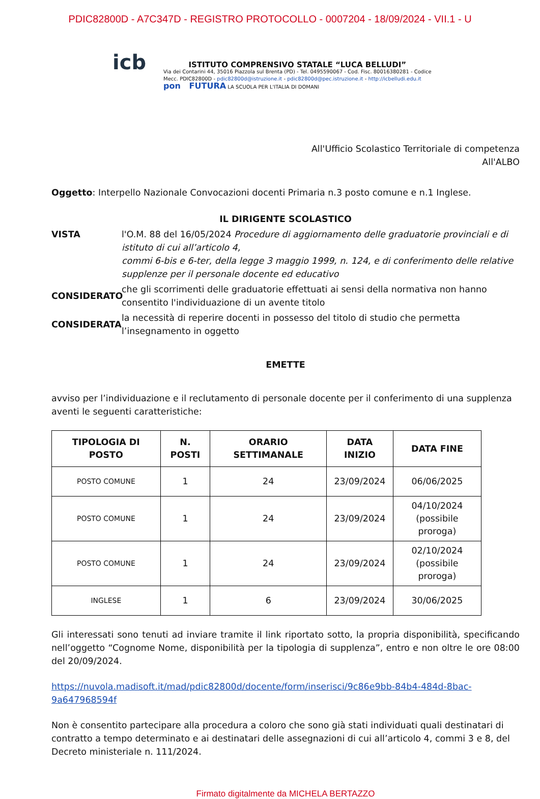PDIC82800D - A7C347D - REGISTRO PROTOCOLLO - 0007204 - 18/09/2024 - VII.1 - U
icb
ISTITUTO COMPRENSIVO STATALE “LUCA BELLUDI”
Via dei Contarini 44, 35016 Piazzola sul Brenta (PD) - Tel. 0495590067 - Cod. Fisc. 80016380281 - Codice
Mecc. PDIC82800D - pdic82800d@istruzione.it - pdic82800d@pec.istruzione.it - http://icbelludi.edu.it
pon FUTURA LA SCUOLA PER L'ITALIA DI DOMANI
All'Ufficio Scolastico Territoriale di competenza
All'ALBO
Oggetto: Interpello Nazionale Convocazioni docenti Primaria n.3 posto comune e n.1 Inglese.
IL DIRIGENTE SCOLASTICO
VISTA l'O.M. 88 del 16/05/2024 Procedure di aggiornamento delle graduatorie provinciali e di istituto di cui all’articolo 4,
commi 6-bis e 6-ter, della legge 3 maggio 1999, n. 124, e di conferimento delle relative supplenze per il personale docente ed educativo
CONSIDERATO che gli scorrimenti delle graduatorie effettuati ai sensi della normativa non hanno consentito l'individuazione di un avente titolo
CONSIDERATA la necessità di reperire docenti in possesso del titolo di studio che permetta l’insegnamento in oggetto
EMETTE
avviso per l’individuazione e il reclutamento di personale docente per il conferimento di una supplenza aventi le seguenti caratteristiche:
| TIPOLOGIA DI POSTO | N. POSTI | ORARIO SETTIMANALE | DATA INIZIO | DATA FINE |
| --- | --- | --- | --- | --- |
| POSTO COMUNE | 1 | 24 | 23/09/2024 | 06/06/2025 |
| POSTO COMUNE | 1 | 24 | 23/09/2024 | 04/10/2024 (possibile proroga) |
| POSTO COMUNE | 1 | 24 | 23/09/2024 | 02/10/2024 (possibile proroga) |
| INGLESE | 1 | 6 | 23/09/2024 | 30/06/2025 |
Gli interessati sono tenuti ad inviare tramite il link riportato sotto, la propria disponibilità, specificando nell’oggetto “Cognome Nome, disponibilità per la tipologia di supplenza”, entro e non oltre le ore 08:00 del 20/09/2024.
https://nuvola.madisoft.it/mad/pdic82800d/docente/form/inserisci/9c86e9bb-84b4-484d-8bac-9a647968594f
Non è consentito partecipare alla procedura a coloro che sono già stati individuati quali destinatari di contratto a tempo determinato e ai destinatari delle assegnazioni di cui all’articolo 4, commi 3 e 8, del Decreto ministeriale n. 111/2024.
Firmato digitalmente da MICHELA BERTAZZO